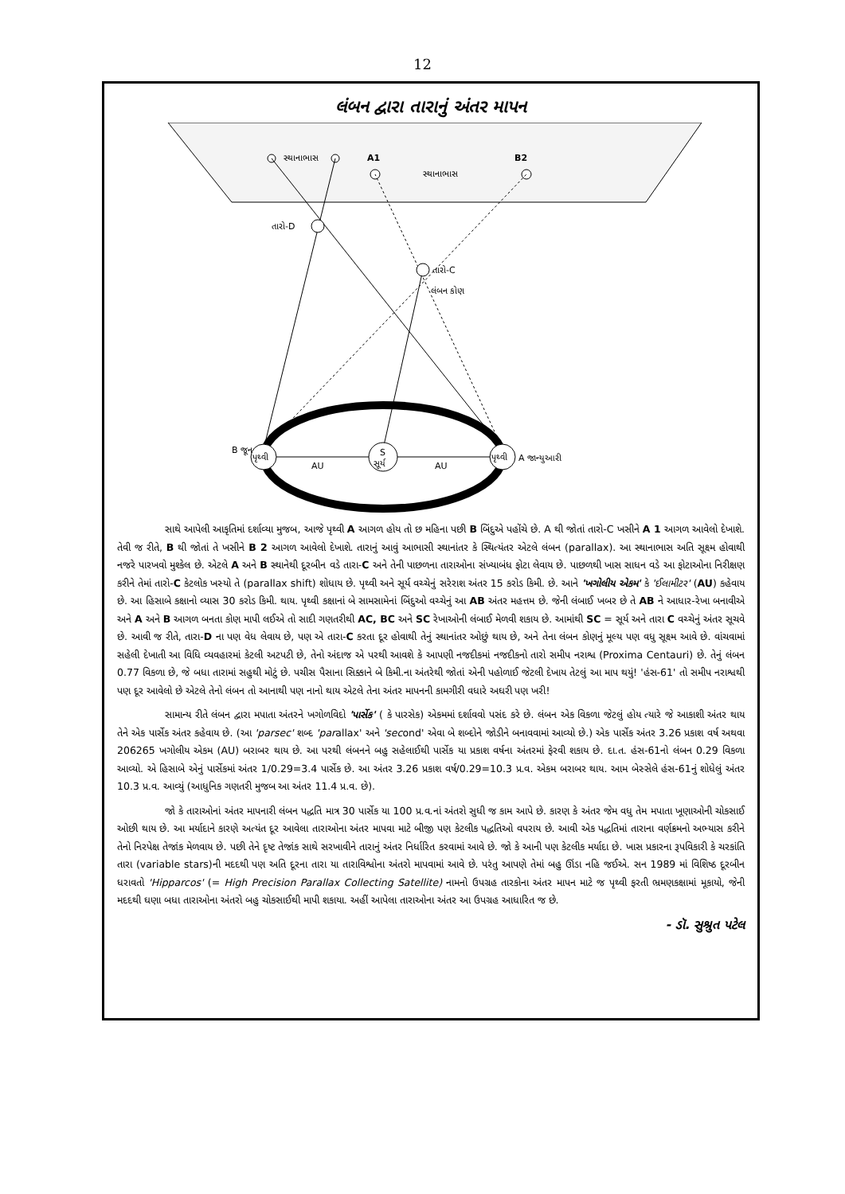12
લંબન દ્વારા તારાનું અંતર માપન
સ્થાનાભાસ
A1
B2
સ્થાનાભાસ
તારો-D
તારો-C
લંબન કોણ
પૃથ્વી
S
સૂર્ય
પૃથ્વી
B જૂન
AU
AU
A જાન્યુઆરી
સાથે આપેલી આકૃતિમાં દર્શાવ્યા મુજબ, આજે પૃથ્વી A આગળ હોય તો છ મહિના પછી B બિંદુએ પહોંચે છે. A થી જોતાં તારો-C ખસીને A 1 આગળ આવેલો દેખાશે. તેવી જ રીતે, B થી જોતાં તે ખસીને B 2 આગળ આવેલો દેખાશે. તારાનું આવું આભાસી સ્થાનાંતર કે સ્થિત્યંતર એટલે લંબન (parallax). આ સ્થાનાભાસ અતિ સૂક્ષ્મ હોવાથી નજરે પારખવો મુશ્કેલ છે. એટલે A અને B સ્થાનેથી દૂરબીન વડે તારા-C અને તેની પાછળના તારાઓના સંખ્યાબંધ ફોટા લેવાય છે. પાછળથી ખાસ સાધન વડે આ ફોટાઓના નિરીક્ષણ કરીને તેમાં તારો-C કેટલોક ખસ્યો તે (parallax shift) શોધાય છે. પૃથ્વી અને સૂર્ય વચ્ચેનું સરેરાશ અંતર 15 કરોડ કિમી. છે. આને 'ખગોલીય એકમ' કે 'ઈલામીટર' (AU) કહેવાય છે. આ હિસાબે કક્ષાનો વ્યાસ 30 કરોડ કિમી. થાય. પૃથ્વી કક્ષાનાં બે સામસામેનાં બિંદુઓ વચ્ચેનું આ AB અંતર મહત્તમ છે. જેની લંબાઈ ખબર છે તે AB ને આધાર-રેખા બનાવીએ અને A અને B આગળ બનતા કોણ માપી લઈએ તો સાદી ગણતરીથી AC, BC અને SC રેખાઓની લંબાઈ મેળવી શકાય છે. આમાંથી SC = સૂર્ય અને તારા C વચ્ચેનું અંતર સૂચવે છે. આવી જ રીતે, તારા-D ના પણ વેધ લેવાય છે, પણ એ તારા-C કરતા દૂર હોવાથી તેનું સ્થાનાંતર ઓછું થાય છે, અને તેના લંબન કોણનું મૂલ્ય પણ વધુ સૂક્ષ્મ આવે છે. વાંચવામાં સહેલી દેખાતી આ વિધિ વ્યવહારમાં કેટલી અટપટી છે, તેનો અંદાજ એ પરથી આવશે કે આપણી નજદીકમાં નજદીકનો તારો સમીપ નરાશ્વ (Proxima Centauri) છે. તેનું લંબન 0.77 વિકળા છે, જે બધા તારામાં સહુથી મોટું છે. પચીસ પૈસાના સિક્કાને બે કિમી.ના અંતરેથી જોતાં એની પહોળાઈ જેટલી દેખાય તેટલું આ માપ થયું! 'હંસ-61' તો સમીપ નરાશ્વથી પણ દૂર આવેલો છે એટલે તેનો લંબન તો આનાથી પણ નાનો થાય એટલે તેના અંતર માપનની કામગીરી વધારે અઘરી પણ ખરી!
સામાન્ય રીતે લંબન દ્વારા મપાતા અંતરને ખગોળવિદો 'પાર્સેક' ( કે પારસેક) એકમમાં દર્શાવવો પસંદ કરે છે. લંબન એક વિકળા જેટલું હોય ત્યારે જે આકાશી અંતર થાય તેને એક પાર્સેક અંતર કહેવાય છે. (આ 'parsec' શબ્દ 'parallax' અને 'second' એવા બે શબ્દોને જોડીને બનાવવામાં આવ્યો છે.) એક પાર્સેક અંતર 3.26 પ્રકાશ વર્ષ અથવા 206265 ખગોલીય એકમ (AU) બરાબર થાય છે. આ પરથી લંબનને બહુ સહેલાઈથી પાર્સેક યા પ્રકાશ વર્ષના અંતરમાં ફેરવી શકાય છે. દા.ત. હંસ-61નો લંબન 0.29 વિકળા આવ્યો. એ હિસાબે એનું પાર્સેકમાં અંતર 1/0.29=3.4 પાર્સેક છે. આ અંતર 3.26 પ્રકાશ વર્ષ/0.29=10.3 પ્ર.વ. એકમ બરાબર થાય. આમ બેસ્સેલે હંસ-61નું શોધેલું અંતર 10.3 પ્ર.વ. આવ્યું (આધુનિક ગણતરી મુજબ આ અંતર 11.4 પ્ર.વ. છે).
જો કે તારાઓનાં અંતર માપનારી લંબન પદ્ધતિ માત્ર 30 પાર્સેક યા 100 પ્ર.વ.નાં અંતરો સુધી જ કામ આપે છે. કારણ કે અંતર જેમ વધુ તેમ મપાતા ખૂણાઓની ચોકસાઈ ઓછી થાય છે. આ મર્યાદાને કારણે અત્યંત દૂર આવેલા તારાઓના અંતર માપવા માટે બીજી પણ કેટલીક પદ્ધતિઓ વપરાય છે. આવી એક પદ્ધતિમાં તારાના વર્ણક્રમનો અભ્યાસ કરીને તેનો નિરપેક્ષ તેજાંક મેળવાય છે. પછી તેને દૃષ્ટ તેજાંક સાથે સરખાવીને તારાનું અંતર નિર્ધારિત કરવામાં આવે છે. જો કે આની પણ કેટલીક મર્યાદા છે. ખાસ પ્રકારના રૂપવિકારી કે ચરકાંતિ તારા (variable stars)ની મદદથી પણ અતિ દૂરના તારા યા તારાવિશ્વોના અંતરો માપવામાં આવે છે. પરંતુ આપણે તેમાં બહુ ઊંડા નહિ જઈએ. સન 1989 માં વિશિષ્ઠ દૂરબીન ધરાવતો 'Hipparcos' (= High Precision Parallax Collecting Satellite) નામનો ઉપગ્રહ તારકોના અંતર માપન માટે જ પૃથ્વી ફરતી ભ્રમણકક્ષામાં મૂકાયો, જેની મદદથી ઘણા બધા તારાઓના અંતરો બહુ ચોકસાઈથી માપી શકાયા. અહીં આપેલા તારાઓના અંતર આ ઉપગ્રહ આધારિત જ છે.
- ડૉ. સુશ્રુત પટેલ